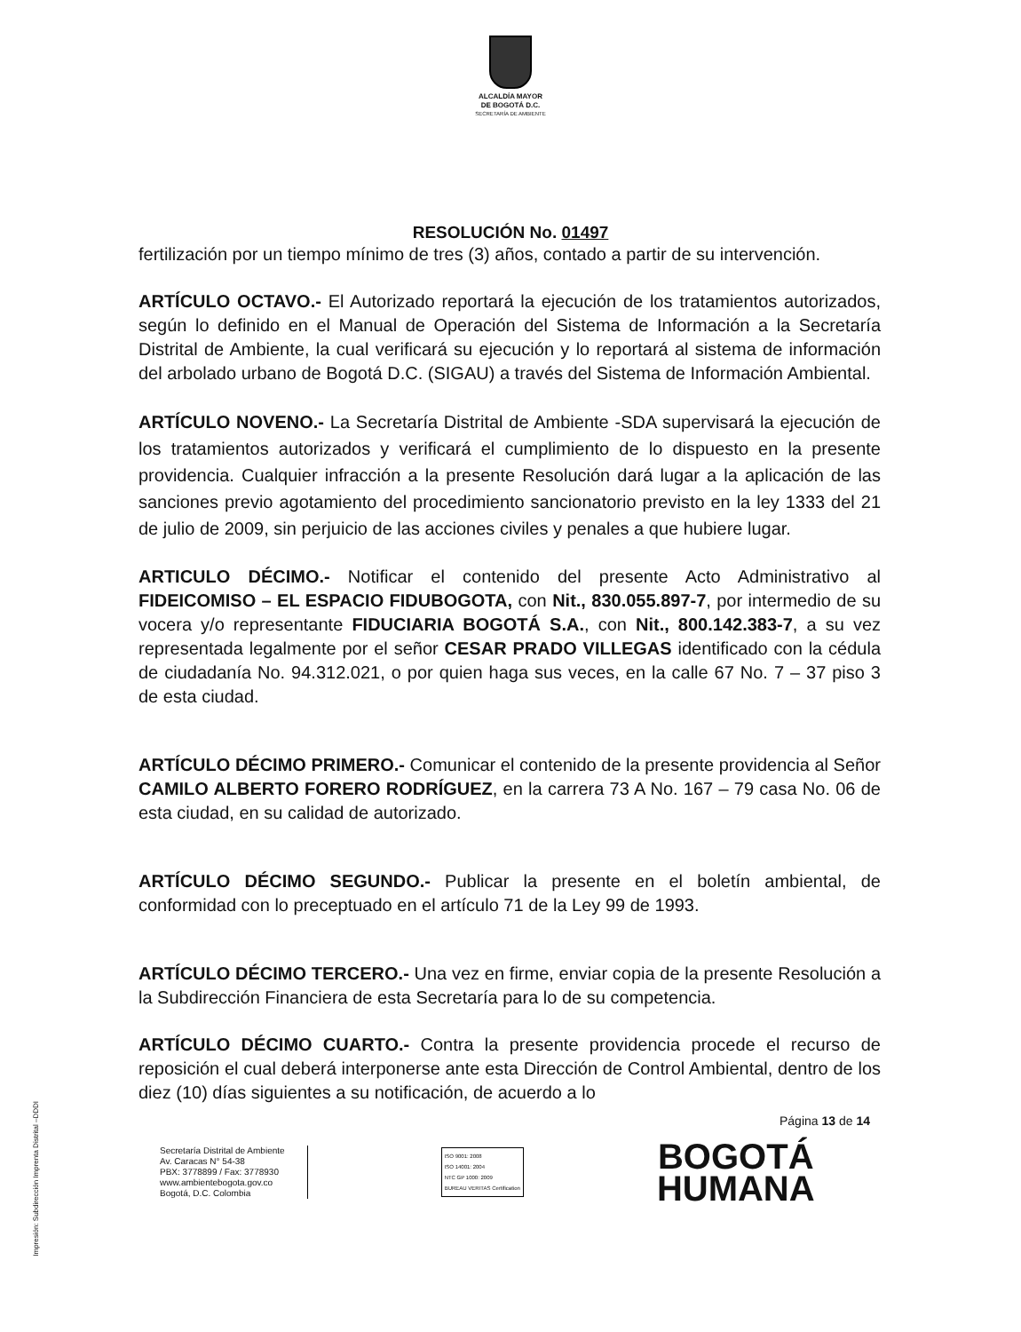ALCALDÍA MAYOR
DE BOGOTÁ D.C.
SECRETARÍA DE AMBIENTE
RESOLUCIÓN No. 01497
fertilización por un tiempo mínimo de tres (3) años, contado a partir de su intervención.
ARTÍCULO OCTAVO.- El Autorizado reportará la ejecución de los tratamientos autorizados, según lo definido en el Manual de Operación del Sistema de Información a la Secretaría Distrital de Ambiente, la cual verificará su ejecución y lo reportará al sistema de información del arbolado urbano de Bogotá D.C. (SIGAU) a través del Sistema de Información Ambiental.
ARTÍCULO NOVENO.- La Secretaría Distrital de Ambiente -SDA supervisará la ejecución de los tratamientos autorizados y verificará el cumplimiento de lo dispuesto en la presente providencia. Cualquier infracción a la presente Resolución dará lugar a la aplicación de las sanciones previo agotamiento del procedimiento sancionatorio previsto en la ley 1333 del 21 de julio de 2009, sin perjuicio de las acciones civiles y penales a que hubiere lugar.
ARTICULO DÉCIMO.- Notificar el contenido del presente Acto Administrativo al FIDEICOMISO – EL ESPACIO FIDUBOGOTA, con Nit., 830.055.897-7, por intermedio de su vocera y/o representante FIDUCIARIA BOGOTÁ S.A., con Nit., 800.142.383-7, a su vez representada legalmente por el señor CESAR PRADO VILLEGAS identificado con la cédula de ciudadanía No. 94.312.021, o por quien haga sus veces, en la calle 67 No. 7 – 37 piso 3 de esta ciudad.
ARTÍCULO DÉCIMO PRIMERO.- Comunicar el contenido de la presente providencia al Señor CAMILO ALBERTO FORERO RODRÍGUEZ, en la carrera 73 A No. 167 – 79 casa No. 06 de esta ciudad, en su calidad de autorizado.
ARTÍCULO DÉCIMO SEGUNDO.- Publicar la presente en el boletín ambiental, de conformidad con lo preceptuado en el artículo 71 de la Ley 99 de 1993.
ARTÍCULO DÉCIMO TERCERO.- Una vez en firme, enviar copia de la presente Resolución a la Subdirección Financiera de esta Secretaría para lo de su competencia.
ARTÍCULO DÉCIMO CUARTO.- Contra la presente providencia procede el recurso de reposición el cual deberá interponerse ante esta Dirección de Control Ambiental, dentro de los diez (10) días siguientes a su notificación, de acuerdo a lo
Página 13 de 14
Secretaría Distrital de Ambiente
Av. Caracas N° 54-38
PBX: 3778899 / Fax: 3778930
www.ambientebogota.gov.co
Bogotá, D.C. Colombia
ISO 9001: 2008
ISO 14001: 2004
NTC GP 1000: 2009
BUREAU VERITAS Certification
BOGOTÁ
HUMANA
Impresión: Subdirección Imprenta Distrital –DDDI